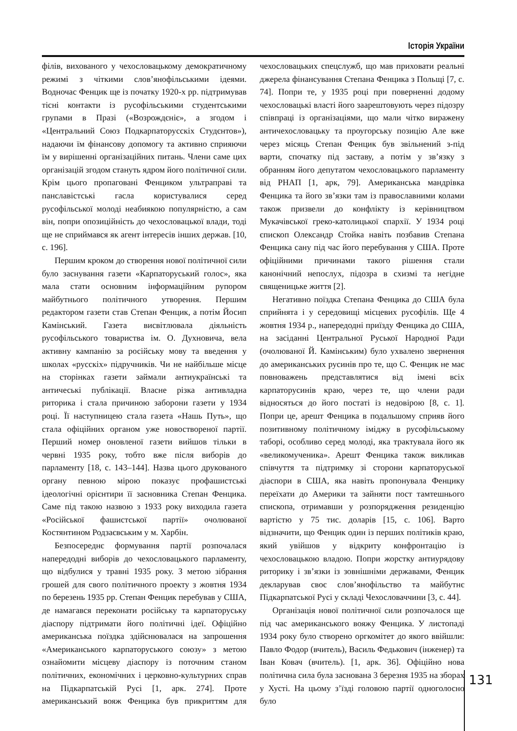Історія України
філів, вихованого у чехословацькому демократичному режимі з чіткими слов’янофільськими ідеями. Водночас Фенцик ще із початку 1920-х рр. підтримував тісні контакти із русофільськими студентськими групами в Празі («Возрождєніє», а згодом і «Центральний Союз Подкарпаторусскіх Студєнтов»), надаючи їм фінансову допомогу та активно сприяючи їм у вирішенні організаційних питань. Члени саме цих організацій згодом стануть ядром його політичної сили. Крім цього пропаговані Фенциком ультраправі та панславістські гасла користувалися серед русофільської молоді неабиякою популярністю, а сам він, попри опозиційність до чехословацької влади, тоді ще не сприймався як агент інтересів інших держав. [10, с. 196].
Першим кроком до створення нової політичної сили було заснування газети «Карпаторуський голос», яка мала стати основним інформаційним рупором майбутнього політичного утворення. Першим редактором газети став Степан Фенцик, а потім Йосип Камінський. Газета висвітлювала діяльність русофільського товариства ім. О. Духновича, вела активну кампанію за російську мову та введення у школах «русскіх» підручників. Чи не найбільше місце на сторінках газети займали антиукраїнські та античеські публікації. Власне різка антивладна риторика і стала причиною заборони газети у 1934 році. Її наступницею стала газета «Нашь Путь», що стала офіційних органом уже новоствореної партії. Перший номер оновленої газети вийшов тільки в червні 1935 року, тобто вже після виборів до парламенту [18, с. 143–144]. Назва цього друкованого органу певною мірою показує профашистські ідеологічні орієнтири її засновника Степан Фенцика. Саме під такою назвою з 1933 року виходила газета «Російської фашистської партії» очолюваної Костянтином Родзаєвським у м. Харбін.
Безпосереднє формування партії розпочалася напередодні виборів до чехословацького парламенту, що відбулися у травні 1935 року. З метою зібрання грошей для свого політичного проекту з жовтня 1934 по березень 1935 рр. Степан Фенцик перебував у США, де намагався переконати російську та карпаторуську діаспору підтримати його політичні ідеї. Офіційно американська поїздка здійснювалася на запрошення «Американського карпаторуського союзу» з метою ознайомити місцеву діаспору із поточним станом політичних, економічних і церковно-культурних справ на Підкарпатській Русі [1, арк. 274]. Проте американський вояж Фенцика був прикриттям для чехословацьких спецслужб, що мав приховати реальні джерела фінансування Степана Фенцика з Польщі [7, с. 74]. Попри те, у 1935 році при поверненні додому чехословацькі власті його заарештовують через підозру співпраці із організаціями, що мали чітко виражену античехословацьку та проугорську позицію Але вже через місяць Степан Фенцик був звільнений з-під варти, спочатку під заставу, а потім у зв’язку з обранням його депутатом чехословацького парламенту від РНАП [1, арк, 79]. Американська мандрівка Фенцика та його зв’язки там із православними колами також призвели до конфлікту із керівництвом Мукачівської греко-католицької єпархії. У 1934 році єпископ Олександр Стойка навіть позбавив Степана Фенцика сану під час його перебування у США. Проте офіційними причинами такого рішення стали канонічний непослух, підозра в схизмі та негідне священицьке життя [2].
Негативно поїздка Степана Фенцика до США була сприйнята і у середовищі місцевих русофілів. Ще 4 жовтня 1934 р., напередодні приїзду Фенцика до США, на засіданні Центральної Руської Народної Ради (очолюваної Й. Камінським) було ухвалено звернення до американських русинів про те, що С. Фенцик не має повноважень представлятися від імені всіх карпаторусинів краю, через те, що члени ради відносяться до його постаті із недовірою [8, с. 1]. Попри це, арешт Фенцика в подальшому сприяв його позитивному політичному іміджу в русофільському таборі, особливо серед молоді, яка трактувала його як «великомученика». Арешт Фенцика також викликав співчуття та підтримку зі сторони карпаторуської діаспори в США, яка навіть пропонувала Фенцику переїхати до Америки та зайняти пост тамтешнього єпископа, отримавши у розпорядження резиденцію вартістю у 75 тис. доларів [15, с. 106]. Варто відзначити, що Фенцик один із перших політиків краю, який увійшов у відкриту конфронтацію із чехословацькою владою. Попри жорстку антиурядову риторику і зв’язки із зовнішніми державами, Фенцик декларував своє слов’янофільство та майбутнє Підкарпатської Русі у складі Чехословаччини [3, с. 44].
Організація нової політичної сили розпочалося ще під час американського вояжу Фенцика. У листопаді 1934 року було створено оргкомітет до якого ввійшли: Павло Фодор (вчитель), Василь Федькович (інженер) та Іван Ковач (вчитель). [1, арк. 36]. Офіційно нова політична сила була заснована 3 березня 1935 на зборах у Хусті. На цьому з’їзді головою партії одноголосно було
131